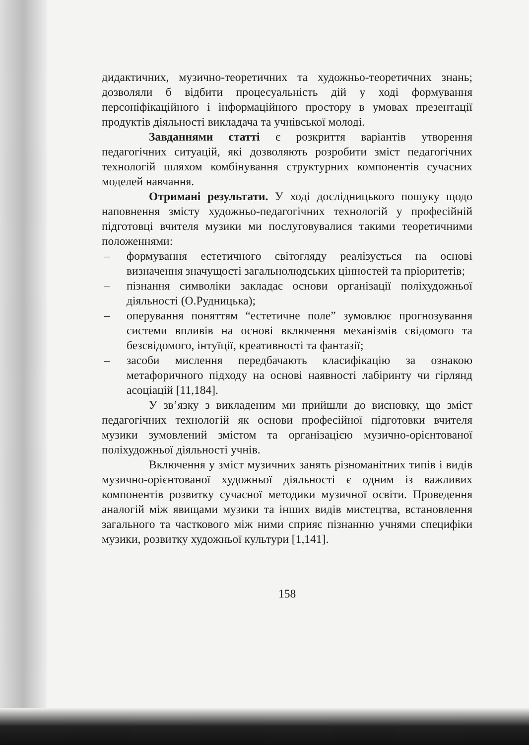дидактичних, музично-теоретичних та художньо-теоретичних знань; дозволяли б відбити процесуальність дій у ході формування персоніфікаційного і інформаційного простору в умовах презентації продуктів діяльності викладача та учнівської молоді.
Завданнями статті є розкриття варіантів утворення педагогічних ситуацій, які дозволяють розробити зміст педагогічних технологій шляхом комбінування структурних компонентів сучасних моделей навчання.
Отримані результати. У ході дослідницького пошуку щодо наповнення змісту художньо-педагогічних технологій у професійній підготовці вчителя музики ми послуговувалися такими теоретичними положеннями:
– формування естетичного світогляду реалізується на основі визначення значущості загальнолюдських цінностей та пріоритетів;
– пізнання символіки закладає основи організації поліхудожньої діяльності (О.Рудницька);
– оперування поняттям “естетичне поле” зумовлює прогнозування системи впливів на основі включення механізмів свідомого та безсвідомого, інтуїції, креативності та фантазії;
– засоби мислення передбачають класифікацію за ознакою метафоричного підходу на основі наявності лабіринту чи гірлянд асоціацій [11,184].
У зв’язку з викладеним ми прийшли до висновку, що зміст педагогічних технологій як основи професійної підготовки вчителя музики зумовлений змістом та організацією музично-орієнтованої поліхудожньої діяльності учнів.
Включення у зміст музичних занять різноманітних типів і видів музично-орієнтованої художньої діяльності є одним із важливих компонентів розвитку сучасної методики музичної освіти. Проведення аналогій між явищами музики та інших видів мистецтва, встановлення загального та часткового між ними сприяє пізнанню учнями специфіки музики, розвитку художньої культури [1,141].
158